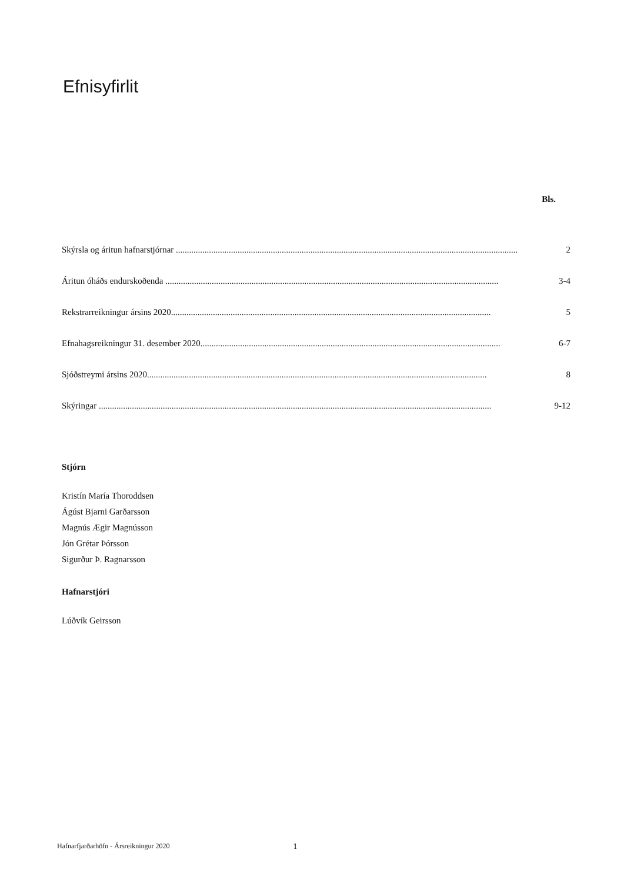Efnisyfirlit
Bls.
Skýrsla og áritun hafnarstjórnar .............................................................................................................................................................. 2
Áritun óháðs endurskoðenda ....................................................................................................................................................... 3-4
Rekstrarreikningur ársins 2020................................................................................................................................................. 5
Efnahagsreikningur 31. desember 2020........................................................................................................................................ 6-7
Sjóðstreymi ársins 2020.......................................................................................................................................................... 8
Skýringar .................................................................................................................................................................................. 9-12
Stjórn
Kristín María Thoroddsen
Ágúst Bjarni Garðarsson
Magnús Ægir Magnússon
Jón Grétar Þórsson
Sigurður Þ. Ragnarsson
Hafnarstjóri
Lúðvík Geirsson
Hafnarfjarðarhöfn - Ársreikningur 2020 1